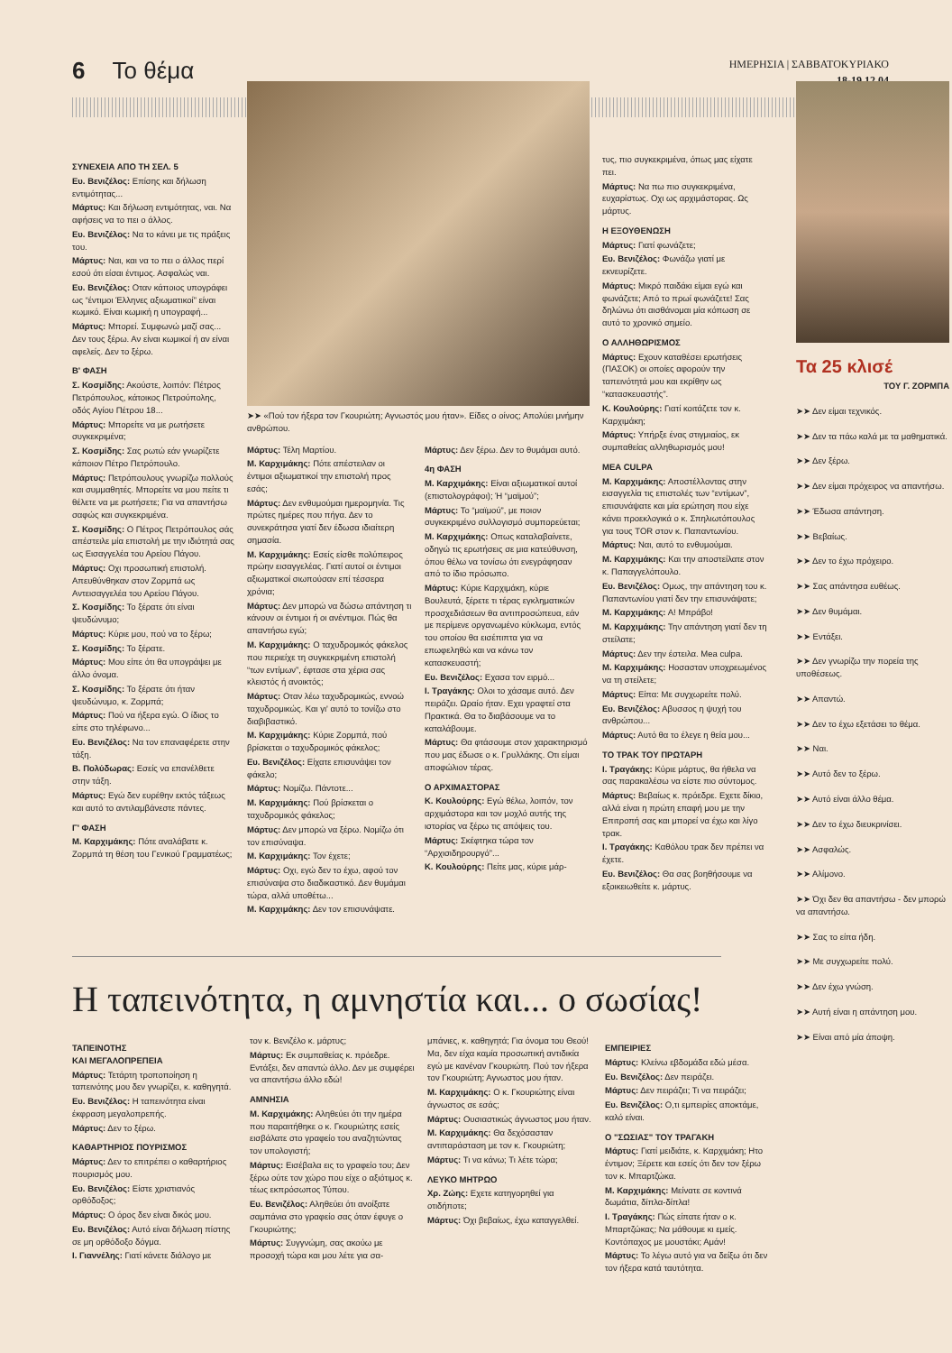6 Το θέμα ΗΜΕΡΗΣΙΑ | ΣΑΒΒΑΤΟΚΥΡΙΑΚΟ
18-19.12.04
ΣΥΝΕΧΕΙΑ ΑΠΟ ΤΗ ΣΕΛ. 5
Ευ. Βενιζέλος: Επίσης και δήλωση εντιμότητας...
Μάρτυς: Και δήλωση εντιμότητας, ναι. Να αφήσεις να το πει ο άλλος.
Ευ. Βενιζέλος: Να το κάνει με τις πράξεις του.
Μάρτυς: Ναι, και να το πει ο άλλος περί εσού ότι είσαι έντιμος. Ασφαλώς ναι.
Ευ. Βενιζέλος: Οταν κάποιος υπογράφει ως “έντιμοι Έλληνες αξιωματικοί” είναι κωμικό. Είναι κωμική η υπογραφή...
Μάρτυς: Μπορεί. Συμφωνώ μαζί σας... Δεν τους ξέρω. Αν είναι κωμικοί ή αν είναι αφελείς. Δεν το ξέρω.
Β' ΦΑΣΗ
Σ. Κοσμίδης: Ακούστε, λοιπόν: Πέτρος Πετρόπουλος, κάτοικος Πετρούπολης, οδός Αγίου Πέτρου 18...
Μάρτυς: Μπορείτε να με ρωτήσετε συγκεκριμένα;
Σ. Κοσμίδης: Σας ρωτώ εάν γνωρίζετε κάποιον Πέτρο Πετρόπουλο.
Μάρτυς: Πετρόπουλους γνωρίζω πολλούς και συμμαθητές. Μπορείτε να μου πείτε τι θέλετε να με ρωτήσετε; Για να απαντήσω σαφώς και συγκεκριμένα.
Σ. Κοσμίδης: Ο Πέτρος Πετρόπουλος σάς απέστειλε μία επιστολή με την ιδιότητά σας ως Εισαγγελέα του Αρείου Πάγου.
Μάρτυς: Οχι προσωπική επιστολή. Απευθύνθηκαν στον Ζορμπά ως Αντεισαγγελέα του Αρείου Πάγου.
Σ. Κοσμίδης: Το ξέρατε ότι είναι ψευδώνυμο;
Μάρτυς: Κύριε μου, πού να το ξέρω;
Σ. Κοσμίδης: Το ξέρατε.
Μάρτυς: Μου είπε ότι θα υπογράψει με άλλο όνομα.
Σ. Κοσμίδης: Το ξέρατε ότι ήταν ψευδώνυμο, κ. Ζορμπά;
Μάρτυς: Πού να ήξερα εγώ. Ο ίδιος το είπε στο τηλέφωνο...
Ευ. Βενιζέλος: Να τον επαναφέρετε στην τάξη.
Β. Πολύδωρας: Εσείς να επανέλθετε στην τάξη.
Μάρτυς: Εγώ δεν ευρέθην εκτός τάξεως και αυτό το αντιλαμβάνεστε πάντες.
Γ' ΦΑΣΗ
Μ. Καρχιμάκης: Πότε αναλάβατε κ. Ζορμπά τη θέση του Γενικού Γραμματέως;
➤➤ «Πού τον ήξερα τον Γκουριώτη; Αγνωστός μου ήταν». Είδες ο οίνος; Απολύει μνήμην ανθρώπου.
Μάρτυς: Τέλη Μαρτίου.
Μ. Καρχιμάκης: Πότε απέστειλαν οι έντιμοι αξιωματικοί την επιστολή προς εσάς;
Μάρτυς: Δεν ενθυμούμαι ημερομηνία. Τις πρώτες ημέρες που πήγα. Δεν το συνεκράτησα γιατί δεν έδωσα ιδιαίτερη σημασία.
Μ. Καρχιμάκης: Εσείς είσθε πολύπειρος πρώην εισαγγελέας. Γιατί αυτοί οι έντιμοι αξιωματικοί σιωπούσαν επί τέσσερα χρόνια;
Μάρτυς: Δεν μπορώ να δώσω απάντηση τι κάνουν οι έντιμοι ή οι ανέντιμοι. Πώς θα απαντήσω εγώ;
Μ. Καρχιμάκης: Ο ταχυδρομικός φάκελος που περιείχε τη συγκεκριμένη επιστολή “των εντίμων”, έφτασε στα χέρια σας κλειστός ή ανοικτός;
Μάρτυς: Οταν λέω ταχυδρομικώς, εννοώ ταχυδρομικώς. Και γι' αυτό το τονίζω στο διαβιβαστικό.
Μ. Καρχιμάκης: Κύριε Ζορμπά, πού βρίσκεται ο ταχυδρομικός φάκελος;
Ευ. Βενιζέλος: Είχατε επισυνάψει τον φάκελο;
Μάρτυς: Νομίζω. Πάντοτε...
Μ. Καρχιμάκης: Πού βρίσκεται ο ταχυδρομικός φάκελος;
Μάρτυς: Δεν μπορώ να ξέρω. Νομίζω ότι τον επισύναψα.
Μ. Καρχιμάκης: Τον έχετε;
Μάρτυς: Οχι, εγώ δεν το έχω, αφού τον επισύναψα στο διαδικαστικό. Δεν θυμάμαι τώρα, αλλά υποθέτω...
Μ. Καρχιμάκης: Δεν τον επισυνάψατε.
Μάρτυς: Δεν ξέρω. Δεν το θυμάμαι αυτό.
4η ΦΑΣΗ
Μ. Καρχιμάκης: Είναι αξιωματικοί αυτοί (επιστολογράφοι); Ή “μαϊμού”;
Μάρτυς: Το “μαϊμού”, με ποιον συγκεκριμένο συλλογισμό συμπορεύεται;
Μ. Καρχιμάκης: Οπως καταλαβαίνετε, οδηγώ τις ερωτήσεις σε μια κατεύθυνση, όπου θέλω να τονίσω ότι ενεγράφησαν από το ίδιο πρόσωπο.
Μάρτυς: Κύριε Καρχιμάκη, κύριε Βουλευτά, ξέρετε τι τέρας εγκληματικών προσχεδιάσεων θα αντιπροσώπευα, εάν με περίμενε οργανωμένο κύκλωμα, εντός του οποίου θα εισέπιπτα για να επωφεληθώ και να κάνω τον κατασκευαστή;
Ευ. Βενιζέλος: Εχασα τον ειρμό...
Ι. Τραγάκης: Ολοι το χάσαμε αυτό. Δεν πειράζει. Ωραίο ήταν. Εχει γραφτεί στα Πρακτικά. Θα το διαβάσουμε να το καταλάβουμε.
Μάρτυς: Θα φτάσουμε στον χαρακτηρισμό που μας έδωσε ο κ. Γρυλλάκης. Οτι είμαι αποφώλιον τέρας.
Ο ΑΡΧΙΜΑΣΤΟΡΑΣ
Κ. Κουλούρης: Εγώ θέλω, λοιπόν, τον αρχιμάστορα και τον μοχλό αυτής της ιστορίας να ξέρω τις απόψεις του.
Μάρτυς: Σκέφτηκα τώρα τον “Αρχισιδηρουργό”...
Κ. Κουλούρης: Πείτε μας, κύριε μάρ-
τυς, πιο συγκεκριμένα, όπως μας είχατε πει.
Μάρτυς: Να πω πιο συγκεκριμένα, ευχαρίστως. Οχι ως αρχιμάστορας. Ως μάρτυς.
Η ΕΞΟΥΘΕΝΩΣΗ
Μάρτυς: Γιατί φωνάζετε;
Ευ. Βενιζέλος: Φωνάζω γιατί με εκνευρίζετε.
Μάρτυς: Μικρό παιδάκι είμαι εγώ και φωνάζετε; Από το πρωί φωνάζετε! Σας δηλώνω ότι αισθάνομαι μία κόπωση σε αυτό το χρονικό σημείο.
Ο ΑΛΛΗΘΩΡΙΣΜΟΣ
Μάρτυς: Εχουν καταθέσει ερωτήσεις (ΠΑΣΟΚ) οι οποίες αφορούν την ταπεινότητά μου και εκρίθην ως “κατασκευαστής”.
Κ. Κουλούρης: Γιατί κοιτάζετε τον κ. Καρχιμάκη;
Μάρτυς: Υπήρξε ένας στιγμιαίος, εκ συμπαθείας αλληθωρισμός μου!
ΜΕΑ CULPA
Μ. Καρχιμάκης: Αποστέλλοντας στην εισαγγελία τις επιστολές των “εντίμων”, επισυνάψατε και μία ερώτηση που είχε κάνει προεκλογικά ο κ. Σπηλιωτόπουλος για τους TOR στον κ. Παπαντωνίου.
Μάρτυς: Ναι, αυτό το ενθυμούμαι.
Μ. Καρχιμάκης: Και την αποστείλατε στον κ. Παπαγγελόπουλο.
Ευ. Βενιζέλος: Ομως, την απάντηση του κ. Παπαντωνίου γιατί δεν την επισυνάψατε;
Μ. Καρχιμάκης: Α! Μπράβο!
Μ. Καρχιμάκης: Την απάντηση γιατί δεν τη στείλατε;
Μάρτυς: Δεν την έστειλα. Mea culpa.
Μ. Καρχιμάκης: Ηοσασταν υποχρεωμένος να τη στείλετε;
Μάρτυς: Είπα: Με συγχωρείτε πολύ.
Ευ. Βενιζέλος: Αβυσσος η ψυχή του ανθρώπου...
Μάρτυς: Αυτό θα το έλεγε η θεία μου...
ΤΟ ΤΡΑΚ ΤΟΥ ΠΡΩΤΑΡΗ
Ι. Τραγάκης: Κύριε μάρτυς, θα ήθελα να σας παρακαλέσω να είστε πιο σύντομος.
Μάρτυς: Βεβαίως κ. πρόεδρε. Εχετε δίκιο, αλλά είναι η πρώτη επαφή μου με την Επιτροπή σας και μπορεί να έχω και λίγο τρακ.
Ι. Τραγάκης: Καθόλου τρακ δεν πρέπει να έχετε.
Ευ. Βενιζέλος: Θα σας βοηθήσουμε να εξοικειωθείτε κ. μάρτυς.
Τα 25 κλισέ
ΤΟΥ Γ. ΖΟΡΜΠΑ
➤➤ Δεν είμαι τεχνικός.
➤➤ Δεν τα πάω καλά με τα μαθηματικά.
➤➤ Δεν ξέρω.
➤➤ Δεν είμαι πρόχειρος να απαντήσω.
➤➤ Έδωσα απάντηση.
➤➤ Βεβαίως.
➤➤ Δεν το έχω πρόχειρο.
➤➤ Σας απάντησα ευθέως.
➤➤ Δεν θυμάμαι.
➤➤ Εντάξει.
➤➤ Δεν γνωρίζω την πορεία της υποθέσεως.
➤➤ Απαντώ.
➤➤ Δεν το έχω εξετάσει το θέμα.
➤➤ Ναι.
➤➤ Αυτό δεν το ξέρω.
➤➤ Αυτό είναι άλλο θέμα.
➤➤ Δεν το έχω διευκρινίσει.
➤➤ Ασφαλώς.
➤➤ Αλίμονο.
➤➤ Όχι δεν θα απαντήσω - δεν μπορώ να απαντήσω.
➤➤ Σας το είπα ήδη.
➤➤ Με συγχωρείτε πολύ.
➤➤ Δεν έχω γνώση.
➤➤ Αυτή είναι η απάντηση μου.
➤➤ Είναι από μία άποψη.
Η ταπεινότητα, η αμνηστία και... ο σωσίας!
ΤΑΠΕΙΝΟΤΗΣ
ΚΑΙ ΜΕΓΑΛΟΠΡΕΠΕΙΑ
Μάρτυς: Τετάρτη τροποποίηση η ταπεινότης μου δεν γνωρίζει, κ. καθηγητά.
Ευ. Βενιζέλος: Η ταπεινότητα είναι έκφραση μεγαλοπρεπής.
Μάρτυς: Δεν το ξέρω.
ΚΑΘΑΡΤΗΡΙΟΣ ΠΟΥΡΙΣΜΟΣ
Μάρτυς: Δεν το επιτρέπει ο καθαρτήριος πουρισμός μου.
Ευ. Βενιζέλος: Είστε χριστιανός ορθόδοξος;
Μάρτυς: Ο όρος δεν είναι δικός μου.
Ευ. Βενιζέλος: Αυτό είναι δήλωση πίστης σε μη ορθόδοξο δόγμα.
Ι. Γιαννέλης: Γιατί κάνετε διάλογο με
τον κ. Βενιζέλο κ. μάρτυς;
Μάρτυς: Εκ συμπαθείας κ. πρόεδρε. Εντάξει, δεν απαντώ άλλο. Δεν με συμφέρει να απαντήσω άλλο εδώ!
ΑΜΝΗΣΙΑ
Μ. Καρχιμάκης: Αληθεύει ότι την ημέρα που παραιτήθηκε ο κ. Γκουριώτης εσείς εισβάλατε στο γραφείο του αναζητώντας τον υπολογιστή;
Μάρτυς: Εισέβαλα εις το γραφείο του; Δεν ξέρω ούτε τον χώρο που είχε ο αξιότιμος κ. τέως εκπρόσωπος Τύπου.
Ευ. Βενιζέλος: Αληθεύει ότι ανοίξατε σαμπάνια στο γραφείο σας όταν έφυγε ο Γκουριώτης;
Μάρτυς: Συγγνώμη, σας ακούω με προσοχή τώρα και μου λέτε για σα-
μπάνιες, κ. καθηγητά; Για όνομα του Θεού! Μα, δεν είχα καμία προσωπική αντιδικία εγώ με κανέναν Γκουριώτη. Πού τον ήξερα τον Γκουριώτη; Αγνωστος μου ήταν.
Μ. Καρχιμάκης: Ο κ. Γκουριώτης είναι άγνωστος σε εσάς;
Μάρτυς: Ουσιαστικώς άγνωστος μου ήταν.
Μ. Καρχιμάκης: Θα δεχόσασταν αντιπαράσταση με τον κ. Γκουριώτη;
Μάρτυς: Τι να κάνω; Τι λέτε τώρα;
ΛΕΥΚΟ ΜΗΤΡΩΟ
Χρ. Ζώης: Εχετε κατηγορηθεί για οτιδήποτε;
Μάρτυς: Όχι βεβαίως, έχω καταγγελθεί.
ΕΜΠΕΙΡΙΕΣ
Μάρτυς: Κλείνω εβδομάδα εδώ μέσα.
Ευ. Βενιζέλος: Δεν πειράζει.
Μάρτυς: Δεν πειράζει; Τι να πειράζει;
Ευ. Βενιζέλος: Ο,τι εμπειρίες αποκτάμε, καλό είναι.
Ο "ΣΩΣΙΑΣ" ΤΟΥ ΤΡΑΓΑΚΗ
Μάρτυς: Γιατί μειδιάτε, κ. Καρχιμάκη; Ητο έντιμον; Ξέρετε και εσείς ότι δεν τον ξέρω τον κ. Μπαρτζώκα.
Μ. Καρχιμάκης: Μείνατε σε κοντινά δωμάτια, δίπλα-δίπλα!
Ι. Τραγάκης: Πώς είπατε ήταν ο κ. Μπαρτζώκας; Να μάθουμε κι εμείς. Κοντόπαχος με μουστάκι; Αμάν!
Μάρτυς: Το λέγω αυτό για να δείξω ότι δεν τον ήξερα κατά ταυτότητα.